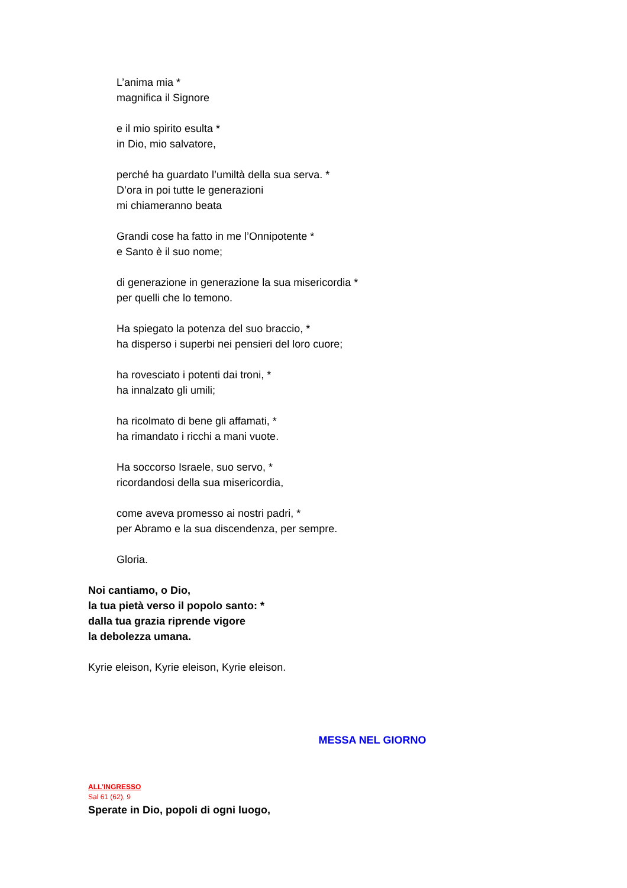L’anima mia *
magnifica il Signore
e il mio spirito esulta *
in Dio, mio salvatore,
perché ha guardato l’umiltà della sua serva. *
D’ora in poi tutte le generazioni
mi chiameranno beata
Grandi cose ha fatto in me l’Onnipotente *
e Santo è il suo nome;
di generazione in generazione la sua misericordia *
per quelli che lo temono.
Ha spiegato la potenza del suo braccio, *
ha disperso i superbi nei pensieri del loro cuore;
ha rovesciato i potenti dai troni, *
ha innalzato gli umili;
ha ricolmato di bene gli affamati, *
ha rimandato i ricchi a mani vuote.
Ha soccorso Israele, suo servo, *
ricordandosi della sua misericordia,
come aveva promesso ai nostri padri, *
per Abramo e la sua discendenza, per sempre.
Gloria.
Noi cantiamo, o Dio,
la tua pietà verso il popolo santo: *
dalla tua grazia riprende vigore
la debolezza umana.
Kyrie eleison, Kyrie eleison, Kyrie eleison.
MESSA NEL GIORNO
ALL’INGRESSO
Sal 61 (62), 9
Sperate in Dio, popoli di ogni luogo,